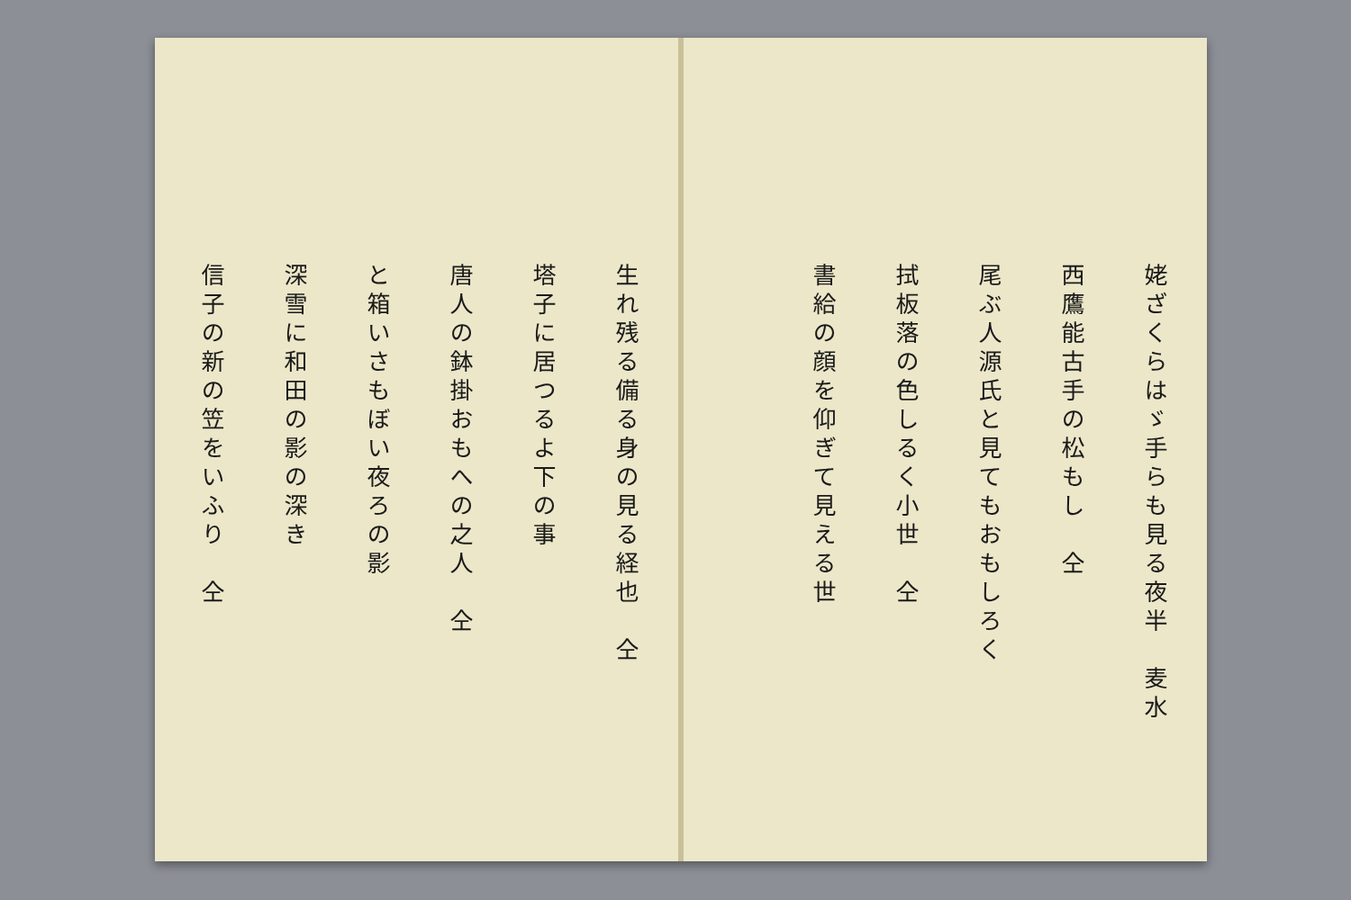姥ざくらはゞ手らも見る夜半　麦水
西鷹能古手の松もし　仝
尾ぶ人源氏と見てもおもしろく
拭板落の色しるく小世　仝
書給の顔を仰ぎて見える世
生れ残る備る身の見る経也　仝
塔子に居つるよ下の事
唐人の鉢掛おもへの之人　仝
と箱いさもぼい夜ろの影
深雪に和田の影の深き
信子の新の笠をいふり　仝